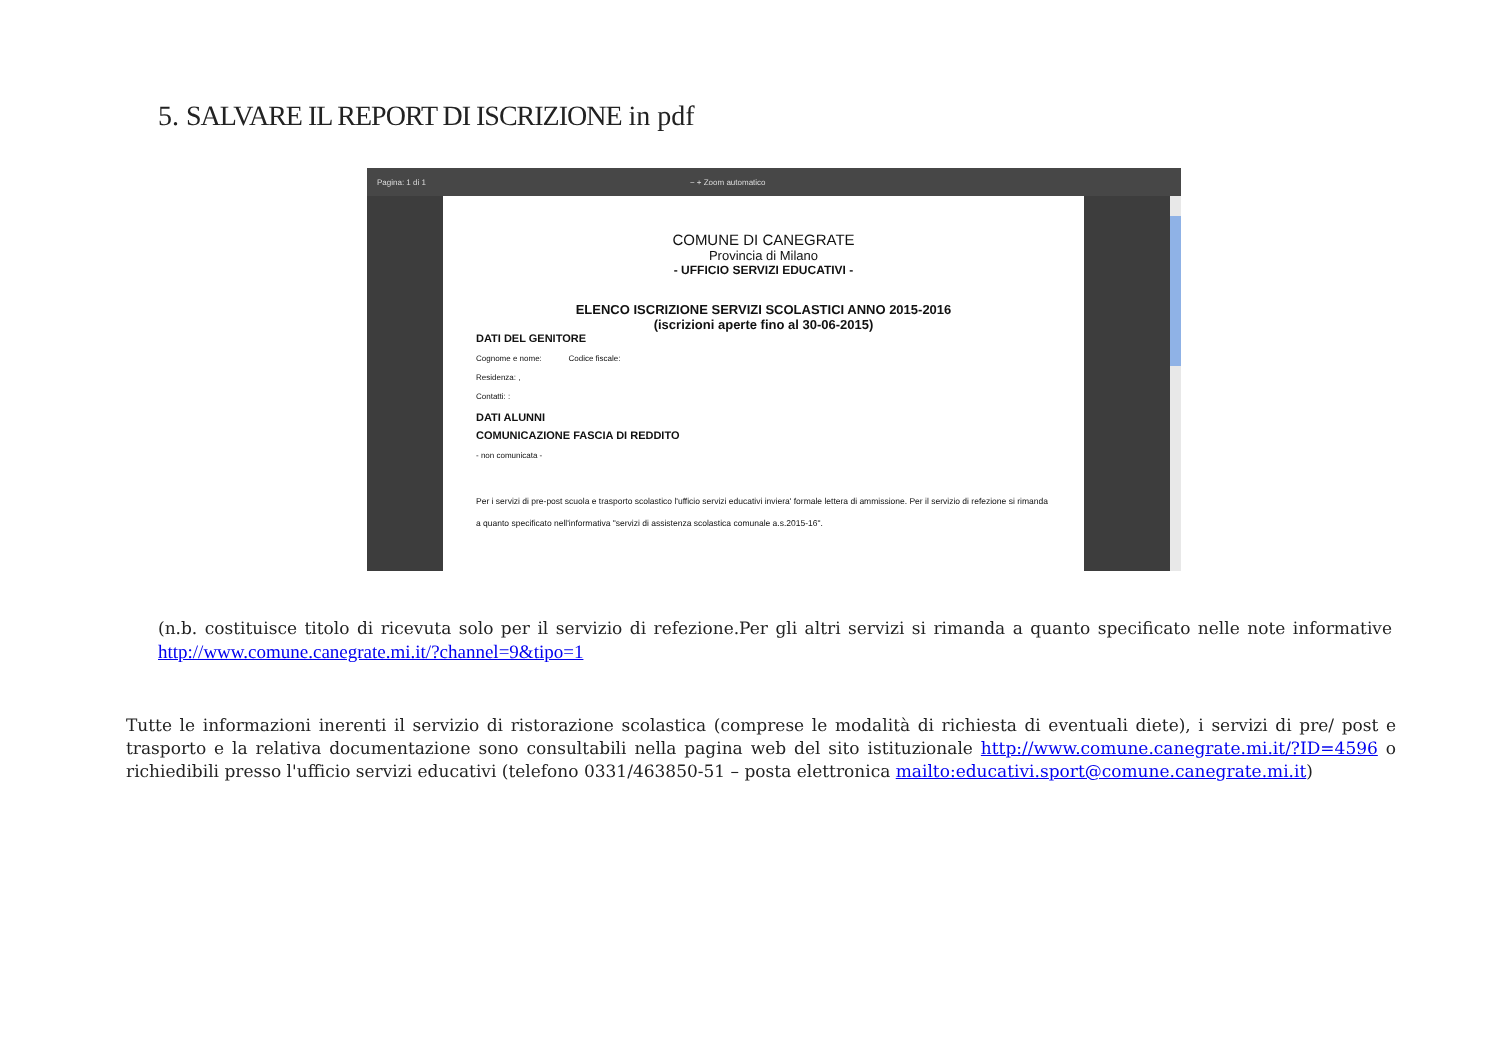5. SALVARE IL REPORT DI ISCRIZIONE in pdf
Pagina: 1 di 1 − + Zoom automatico
COMUNE DI CANEGRATE
Provincia di Milano
- UFFICIO SERVIZI EDUCATIVI -
ELENCO ISCRIZIONE SERVIZI SCOLASTICI ANNO 2015-2016
(iscrizioni aperte fino al 30-06-2015)
DATI DEL GENITORE
Cognome e nome: Codice fiscale:
Residenza: ,
Contatti: :
DATI ALUNNI
COMUNICAZIONE FASCIA DI REDDITO
- non comunicata -
Per i servizi di pre-post scuola e trasporto scolastico l'ufficio servizi educativi inviera' formale lettera di ammissione. Per il servizio di refezione si rimanda a quanto specificato nell'informativa "servizi di assistenza scolastica comunale a.s.2015-16".
(n.b. costituisce titolo di ricevuta solo per il servizio di refezione.Per gli altri servizi si rimanda a quanto specificato nelle note informative http://www.comune.canegrate.mi.it/?channel=9&tipo=1
Tutte le informazioni inerenti il servizio di ristorazione scolastica (comprese le modalità di richiesta di eventuali diete), i servizi di pre/ post e trasporto e la relativa documentazione sono consultabili nella pagina web del sito istituzionale http://www.comune.canegrate.mi.it/?ID=4596 o richiedibili presso l'ufficio servizi educativi (telefono 0331/463850-51 – posta elettronica mailto:educativi.sport@comune.canegrate.mi.it)